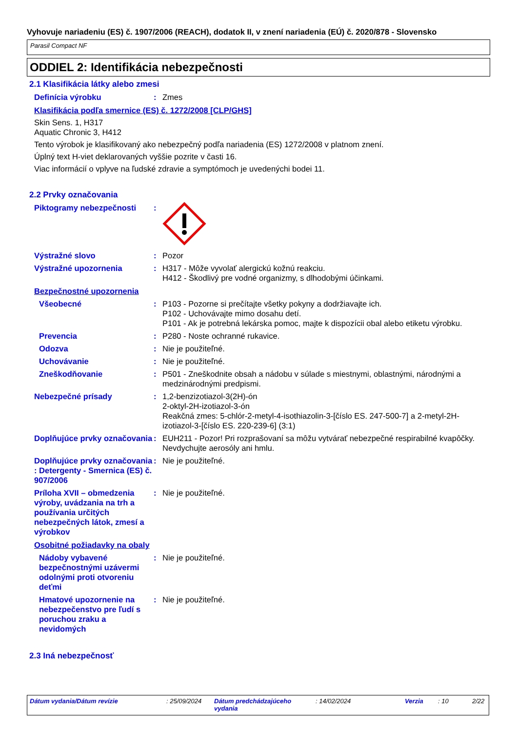Vyhovuje nariadeniu (ES) č. 1907/2006 (REACH), dodatok II, v znení nariadenia (EÚ) č. 2020/878 - Slovensko
Parasil Compact NF
ODDIEL 2: Identifikácia nebezpečnosti
2.1 Klasifikácia látky alebo zmesi
Definícia výrobku : Zmes
Klasifikácia podľa smernice (ES) č. 1272/2008 [CLP/GHS]
Skin Sens. 1, H317
Aquatic Chronic 3, H412
Tento výrobok je klasifikovaný ako nebezpečný podľa nariadenia (ES) 1272/2008 v platnom znení.
Úplný text H-viet deklarovaných vyššie pozrite v časti 16.
Viac informácií o vplyve na ľudské zdravie a symptómoch je uvedenýchi bodei 11.
2.2 Prvky označovania
Piktogramy nebezpečnosti :
Výstražné slovo : Pozor
Výstražné upozornenia : H317 - Môže vyvolať alergickú kožnú reakciu.
H412 - Škodlivý pre vodné organizmy, s dlhodobými účinkami.
Bezpečnostné upozornenia
Všeobecné : P103 - Pozorne si prečítajte všetky pokyny a dodržiavajte ich.
P102 - Uchovávajte mimo dosahu detí.
P101 - Ak je potrebná lekárska pomoc, majte k dispozícii obal alebo etiketu výrobku.
Prevencia : P280 - Noste ochranné rukavice.
Odozva : Nie je použiteľné.
Uchovávanie : Nie je použiteľné.
Zneškodňovanie : P501 - Zneškodnite obsah a nádobu v súlade s miestnymi, oblastnými, národnými a medzinárodnými predpismi.
Nebezpečné prísady : 1,2-benzizotiazol-3(2H)-ón
2-oktyl-2H-izotiazol-3-ón
Reakčná zmes: 5-chlór-2-metyl-4-isothiazolin-3-[číslo ES. 247-500-7] a 2-metyl-2H-izotiazol-3-[číslo ES. 220-239-6] (3:1)
Doplňujúce prvky označovania
: EUH211 - Pozor! Pri rozprašovaní sa môžu vytvárať nebezpečné respirabilné kvapôčky. Nevdychujte aerosóly ani hmlu.
Doplňujúce prvky označovania : Detergenty - Smernica (ES) č. 907/2006
: Nie je použiteľné.
Príloha XVII – obmedzenia výroby, uvádzania na trh a používania určitých nebezpečných látok, zmesí a výrobkov
: Nie je použiteľné.
Osobitné požiadavky na obaly
Nádoby vybavené bezpečnostnými uzávermi odolnými proti otvoreniu deťmi
: Nie je použiteľné.
Hmatové upozornenie na nebezpečenstvo pre ľudí s poruchou zraku a nevidomých
: Nie je použiteľné.
2.3 Iná nebezpečnosť
Dátum vydania/Dátum revízie: 25/09/2024 Dátum predchádzajúceho vydania: 14/02/2024 Verzia: 10 2/22